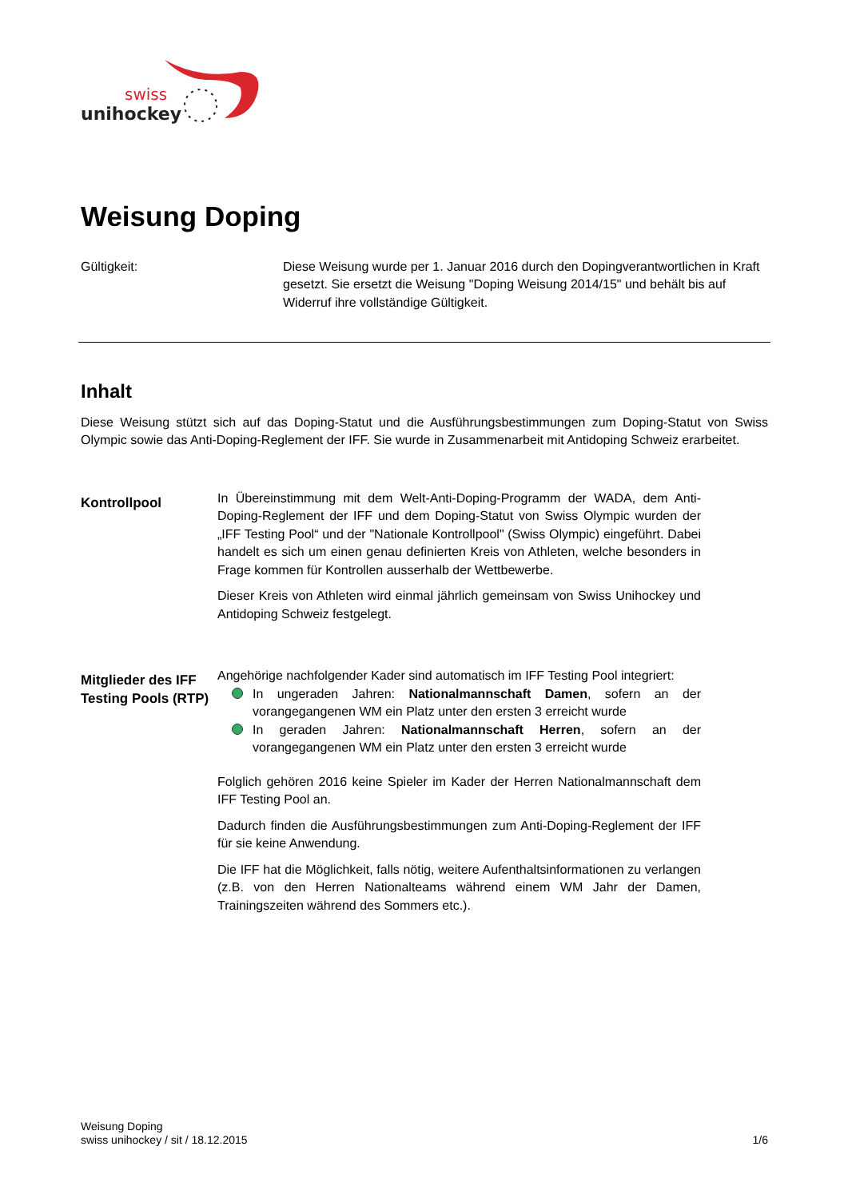swiss
unihockey
Weisung Doping
Gültigkeit: Diese Weisung wurde per 1. Januar 2016 durch den Dopingverantwortlichen in Kraft gesetzt. Sie ersetzt die Weisung "Doping Weisung 2014/15" und behält bis auf Widerruf ihre vollständige Gültigkeit.
Inhalt
Diese Weisung stützt sich auf das Doping-Statut und die Ausführungsbestimmungen zum Doping-Statut von Swiss Olympic sowie das Anti-Doping-Reglement der IFF. Sie wurde in Zusammenarbeit mit Antidoping Schweiz erarbeitet.
Kontrollpool
In Übereinstimmung mit dem Welt-Anti-Doping-Programm der WADA, dem Anti-Doping-Reglement der IFF und dem Doping-Statut von Swiss Olympic wurden der „IFF Testing Pool“ und der "Nationale Kontrollpool" (Swiss Olympic) eingeführt. Dabei handelt es sich um einen genau definierten Kreis von Athleten, welche besonders in Frage kommen für Kontrollen ausserhalb der Wettbewerbe.
Dieser Kreis von Athleten wird einmal jährlich gemeinsam von Swiss Unihockey und Antidoping Schweiz festgelegt.
Mitglieder des IFF Testing Pools (RTP)
Angehörige nachfolgender Kader sind automatisch im IFF Testing Pool integriert:
In ungeraden Jahren: Nationalmannschaft Damen, sofern an der vorangegangenen WM ein Platz unter den ersten 3 erreicht wurde
In geraden Jahren: Nationalmannschaft Herren, sofern an der vorangegangenen WM ein Platz unter den ersten 3 erreicht wurde
Folglich gehören 2016 keine Spieler im Kader der Herren Nationalmannschaft dem IFF Testing Pool an.
Dadurch finden die Ausführungsbestimmungen zum Anti-Doping-Reglement der IFF für sie keine Anwendung.
Die IFF hat die Möglichkeit, falls nötig, weitere Aufenthaltsinformationen zu verlangen (z.B. von den Herren Nationalteams während einem WM Jahr der Damen, Trainingszeiten während des Sommers etc.).
Weisung Doping
swiss unihockey / sit / 18.12.2015 1/6